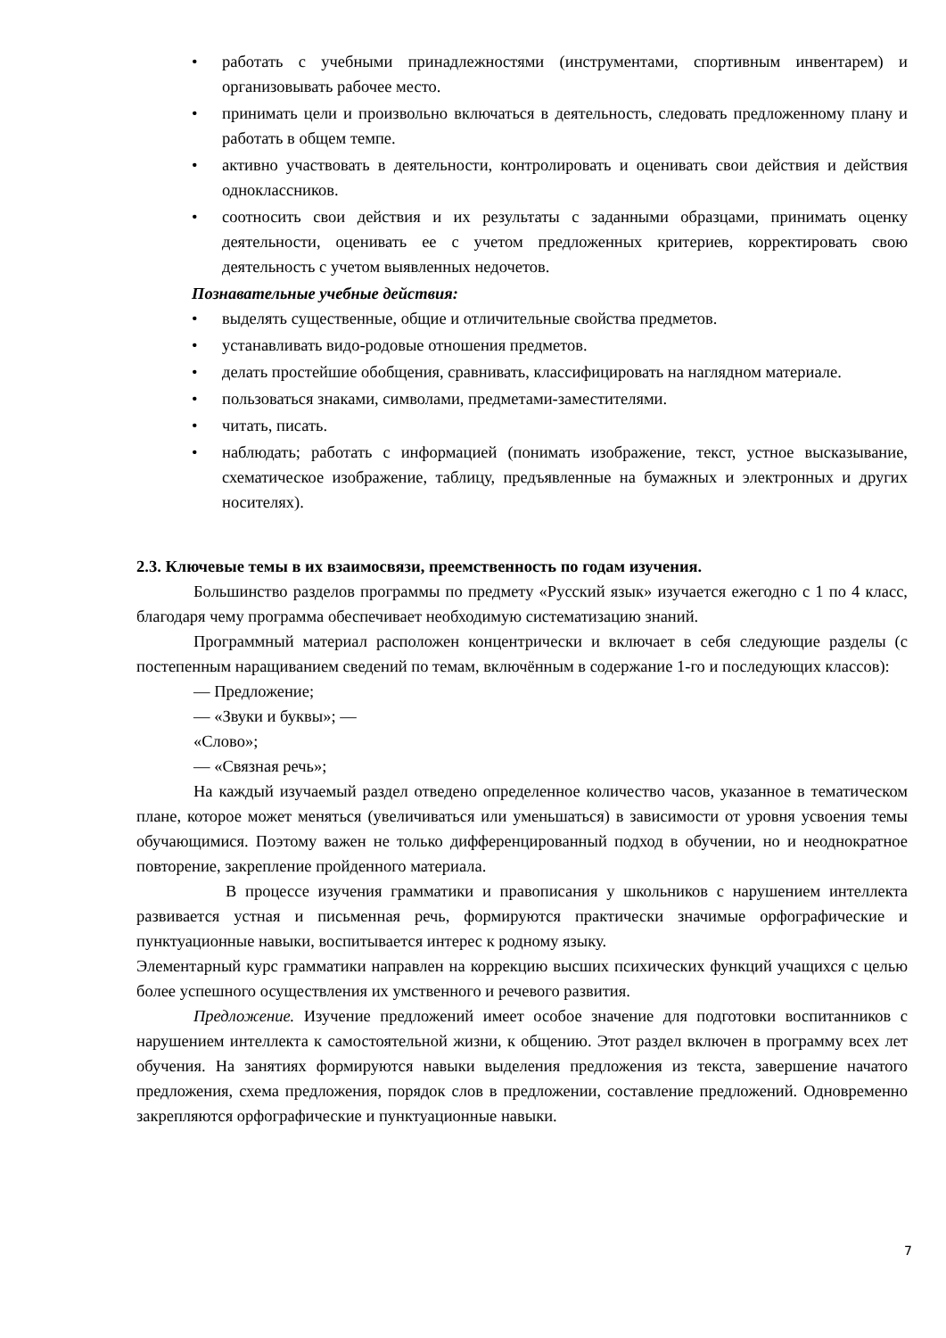• работать с учебными принадлежностями (инструментами, спортивным инвентарем) и организовывать рабочее место.
• принимать цели и произвольно включаться в деятельность, следовать предложенному плану и работать в общем темпе.
• активно участвовать в деятельности, контролировать и оценивать свои действия и действия одноклассников.
• соотносить свои действия и их результаты с заданными образцами, принимать оценку деятельности, оценивать ее с учетом предложенных критериев, корректировать свою деятельность с учетом выявленных недочетов.
Познавательные учебные действия:
• выделять существенные, общие и отличительные свойства предметов.
• устанавливать видо-родовые отношения предметов.
• делать простейшие обобщения, сравнивать, классифицировать на наглядном материале.
• пользоваться знаками, символами, предметами-заместителями.
• читать, писать.
• наблюдать; работать с информацией (понимать изображение, текст, устное высказывание, схематическое изображение, таблицу, предъявленные на бумажных и электронных и других носителях).
2.3. Ключевые темы в их взаимосвязи, преемственность по годам изучения.
Большинство разделов программы по предмету «Русский язык» изучается ежегодно с 1 по 4 класс, благодаря чему программа обеспечивает необходимую систематизацию знаний.
Программный материал расположен концентрически и включает в себя следующие разделы (с постепенным наращиванием сведений по темам, включённым в содержание 1-го и последующих классов):
— Предложение;
— «Звуки и буквы»; —
«Слово»;
— «Связная речь»;
На каждый изучаемый раздел отведено определенное количество часов, указанное в тематическом плане, которое может меняться (увеличиваться или уменьшаться) в зависимости от уровня усвоения темы обучающимися. Поэтому важен не только дифференцированный подход в обучении, но и неоднократное повторение, закрепление пройденного материала.
В процессе изучения грамматики и правописания у школьников с нарушением интеллекта развивается устная и письменная речь, формируются практически значимые орфографические и пунктуационные навыки, воспитывается интерес к родному языку.
Элементарный курс грамматики направлен на коррекцию высших психических функций учащихся с целью более успешного осуществления их умственного и речевого развития.
Предложение. Изучение предложений имеет особое значение для подготовки воспитанников с нарушением интеллекта к самостоятельной жизни, к общению. Этот раздел включен в программу всех лет обучения. На занятиях формируются навыки выделения предложения из текста, завершение начатого предложения, схема предложения, порядок слов в предложении, составление предложений. Одновременно закрепляются орфографические и пунктуационные навыки.
7